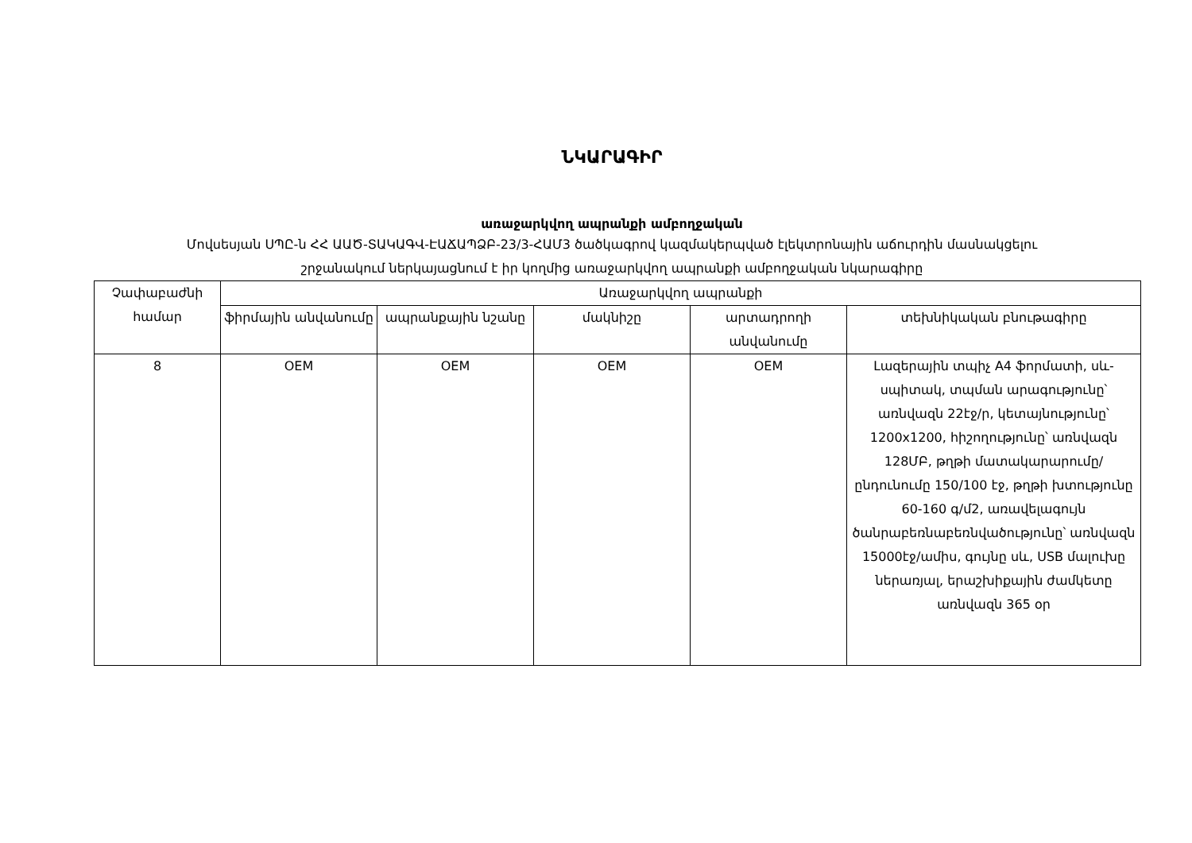ՆԿԱՐԱԳԻՐ
առաջարկվող ապրանքի ամբողջական
Մովսեսյան ՍՊԸ-ն ՀՀ ԱԱԾ-ՏԱԿԱԳՎ-ԷԱՃԱՊՁԲ-23/3-ՀԱՄ3 ծածկագրով կազմակերպված էլեկտրոնային աճուրդին մասնակցելու
շրջանակում ներկայացնում է իր կողմից առաջարկվող ապրանքի ամբողջական նկարագիրը
| Չափաբաժնի համար | Առաջարկվող ապրանքի | | | | |
| --- | --- | --- | --- | --- | --- |
| | ֆիրմային անվանումը | ապրանքային նշանը | մակնիշը | արտադրողի անվանումը | տեխնիկական բնութագիրը |
| 8 | OEM | OEM | OEM | OEM | Լազերային տպիչ A4 ֆորմատի, սև-սպիտակ, տպման արագությունը՝ առնվազն 22էջ/ր, կետայնությունը՝ 1200x1200, հիշողությունը՝ առնվազն 128ՄԲ, թղթի մատակարարումը/ընդունումը 150/100 էջ, թղթի խտությունը 60-160 գ/մ2, առավելագույն ծանրաբեռնաբեռնվածությունը՝ առնվազն 15000էջ/ամիս, գույնը սև, USB մալուխը ներառյալ, երաշխիքային ժամկետը առնվազն 365 օր |